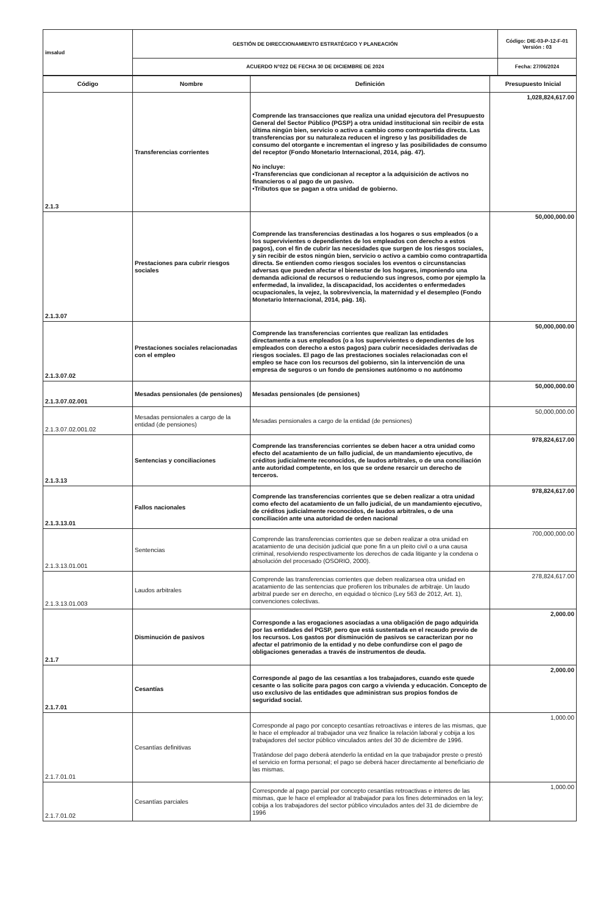| imsalud | GESTIÓN DE DIRECCIONAMIENTO ESTRATÉGICO Y PLANEACIÓN | Código: DIE-03-P-12-F-01 Versión : 03 |
| | ACUERDO N°022 DE FECHA 30 DE DICIEMBRE DE 2024 | Fecha: 27/06/2024 |
| Código | Nombre | Definición | Presupuesto Inicial |
| --- | --- | --- | --- |
| 2.1.3 | Transferencias corrientes | Comprende las transacciones que realiza una unidad ejecutora del Presupuesto General del Sector Público (PGSP) a otra unidad institucional sin recibir de esta última ningún bien, servicio o activo a cambio como contrapartida directa. Las transferencias por su naturaleza reducen el ingreso y las posibilidades de consumo del otorgante e incrementan el ingreso y las posibilidades de consumo del receptor (Fondo Monetario Internacional, 2014, pág. 47). No incluye: •Transferencias que condicionan al receptor a la adquisición de activos no financieros o al pago de un pasivo. •Tributos que se pagan a otra unidad de gobierno. | 1,028,824,617.00 |
| 2.1.3.07 | Prestaciones para cubrir riesgos sociales | Comprende las transferencias destinadas a los hogares o sus empleados (o a los supervivientes o dependientes de los empleados con derecho a estos pagos), con el fin de cubrir las necesidades que surgen de los riesgos sociales, y sin recibir de estos ningún bien, servicio o activo a cambio como contrapartida directa. Se entienden como riesgos sociales los eventos o circunstancias adversas que pueden afectar el bienestar de los hogares, imponiendo una demanda adicional de recursos o reduciendo sus ingresos, como por ejemplo la enfermedad, la invalidez, la discapacidad, los accidentes o enfermedades ocupacionales, la vejez, la sobrevivencia, la maternidad y el desempleo (Fondo Monetario Internacional, 2014, pág. 16). | 50,000,000.00 |
| 2.1.3.07.02 | Prestaciones sociales relacionadas con el empleo | Comprende las transferencias corrientes que realizan las entidades directamente a sus empleados (o a los supervivientes o dependientes de los empleados con derecho a estos pagos) para cubrir necesidades derivadas de riesgos sociales. El pago de las prestaciones sociales relacionadas con el empleo se hace con los recursos del gobierno, sin la intervención de una empresa de seguros o un fondo de pensiones autónomo o no autónomo | 50,000,000.00 |
| 2.1.3.07.02.001 | Mesadas pensionales (de pensiones) | Mesadas pensionales (de pensiones) | 50,000,000.00 |
| 2.1.3.07.02.001.02 | Mesadas pensionales a cargo de la entidad (de pensiones) | Mesadas pensionales a cargo de la entidad (de pensiones) | 50,000,000.00 |
| 2.1.3.13 | Sentencias y conciliaciones | Comprende las transferencias corrientes se deben hacer a otra unidad como efecto del acatamiento de un fallo judicial, de un mandamiento ejecutivo, de créditos judicialmente reconocidos, de laudos arbitrales, o de una conciliación ante autoridad competente, en los que se ordene resarcir un derecho de terceros. | 978,824,617.00 |
| 2.1.3.13.01 | Fallos nacionales | Comprende las transferencias corrientes que se deben realizar a otra unidad como efecto del acatamiento de un fallo judicial, de un mandamiento ejecutivo, de créditos judicialmente reconocidos, de laudos arbitrales, o de una conciliación ante una autoridad de orden nacional | 978,824,617.00 |
| 2.1.3.13.01.001 | Sentencias | Comprende las transferencias corrientes que se deben realizar a otra unidad en acatamiento de una decisión judicial que pone fin a un pleito civil o a una causa criminal, resolviendo respectivamente los derechos de cada litigante y la condena o absolución del procesado (OSORIO, 2000). | 700,000,000.00 |
| 2.1.3.13.01.003 | Laudos arbitrales | Comprende las transferencias corrientes que deben realizarsea otra unidad en acatamiento de las sentencias que profieren los tribunales de arbitraje. Un laudo arbitral puede ser en derecho, en equidad o técnico (Ley 563 de 2012, Art. 1), convenciones colectivas. | 278,824,617.00 |
| 2.1.7 | Disminución de pasivos | Corresponde a las erogaciones asociadas a una obligación de pago adquirida por las entidades del PGSP, pero que está sustentada en el recaudo previo de los recursos. Los gastos por disminución de pasivos se caracterizan por no afectar el patrimonio de la entidad y no debe confundirse con el pago de obligaciones generadas a través de instrumentos de deuda. | 2,000.00 |
| 2.1.7.01 | Cesantías | Corresponde al pago de las cesantías a los trabajadores, cuando este quede cesante o las solicite para pagos con cargo a vivienda y educación. Concepto de uso exclusivo de las entidades que administran sus propios fondos de seguridad social. | 2,000.00 |
| 2.1.7.01.01 | Cesantías definitivas | Corresponde al pago por concepto cesantías retroactivas e interes de las mismas, que le hace el empleador al trabajador una vez finalice la relación laboral y cobija a los trabajadores del sector público vinculados antes del 30 de diciembre de 1996. Tratándose del pago deberá atenderlo la entidad en la que trabajador preste o prestó el servicio en forma personal; el pago se deberá hacer directamente al beneficiario de las mismas. | 1,000.00 |
| 2.1.7.01.02 | Cesantías parciales | Corresponde al pago parcial por concepto cesantías retroactivas e interes de las mismas, que le hace el empleador al trabajador para los fines determinados en la ley; cobija a los trabajadores del sector público vinculados antes del 31 de diciembre de 1996 | 1,000.00 |